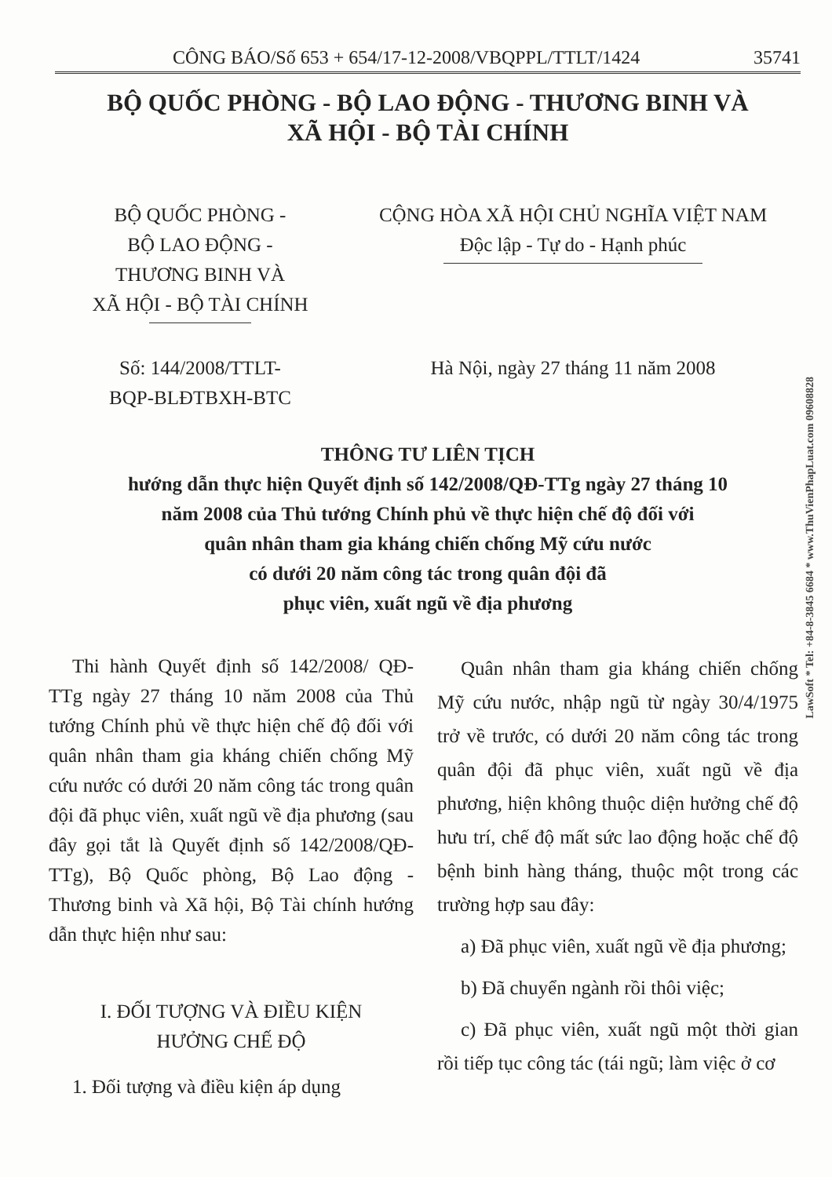CÔNG BÁO/Số 653 + 654/17-12-2008/VBQPPL/TTLT/1424 35741
BỘ QUỐC PHÒNG - BỘ LAO ĐỘNG - THƯƠNG BINH VÀ
XÃ HỘI - BỘ TÀI CHÍNH
BỘ QUỐC PHÒNG -
BỘ LAO ĐỘNG -
THƯƠNG BINH VÀ
XÃ HỘI - BỘ TÀI CHÍNH
Số: 144/2008/TTLT-
BQP-BLĐTBXH-BTC
CỘNG HÒA XÃ HỘI CHỦ NGHĨA VIỆT NAM
Độc lập - Tự do - Hạnh phúc
Hà Nội, ngày 27 tháng 11 năm 2008
THÔNG TƯ LIÊN TỊCH
hướng dẫn thực hiện Quyết định số 142/2008/QĐ-TTg ngày 27 tháng 10
năm 2008 của Thủ tướng Chính phủ về thực hiện chế độ đối với
quân nhân tham gia kháng chiến chống Mỹ cứu nước
có dưới 20 năm công tác trong quân đội đã
phục viên, xuất ngũ về địa phương
Thi hành Quyết định số 142/2008/ QĐ-TTg ngày 27 tháng 10 năm 2008 của Thủ tướng Chính phủ về thực hiện chế độ đối với quân nhân tham gia kháng chiến chống Mỹ cứu nước có dưới 20 năm công tác trong quân đội đã phục viên, xuất ngũ về địa phương (sau đây gọi tắt là Quyết định số 142/2008/QĐ-TTg), Bộ Quốc phòng, Bộ Lao động - Thương binh và Xã hội, Bộ Tài chính hướng dẫn thực hiện như sau:
I. ĐỐI TƯỢNG VÀ ĐIỀU KIỆN
HƯỞNG CHẾ ĐỘ
1. Đối tượng và điều kiện áp dụng
Quân nhân tham gia kháng chiến chống Mỹ cứu nước, nhập ngũ từ ngày 30/4/1975 trở về trước, có dưới 20 năm công tác trong quân đội đã phục viên, xuất ngũ về địa phương, hiện không thuộc diện hưởng chế độ hưu trí, chế độ mất sức lao động hoặc chế độ bệnh binh hàng tháng, thuộc một trong các trường hợp sau đây:
a) Đã phục viên, xuất ngũ về địa phương;
b) Đã chuyển ngành rồi thôi việc;
c) Đã phục viên, xuất ngũ một thời gian rồi tiếp tục công tác (tái ngũ; làm việc ở cơ
LawSoft * Tel: +84-8-3845 6684 * www.ThuVienPhapLuat.com 09608828